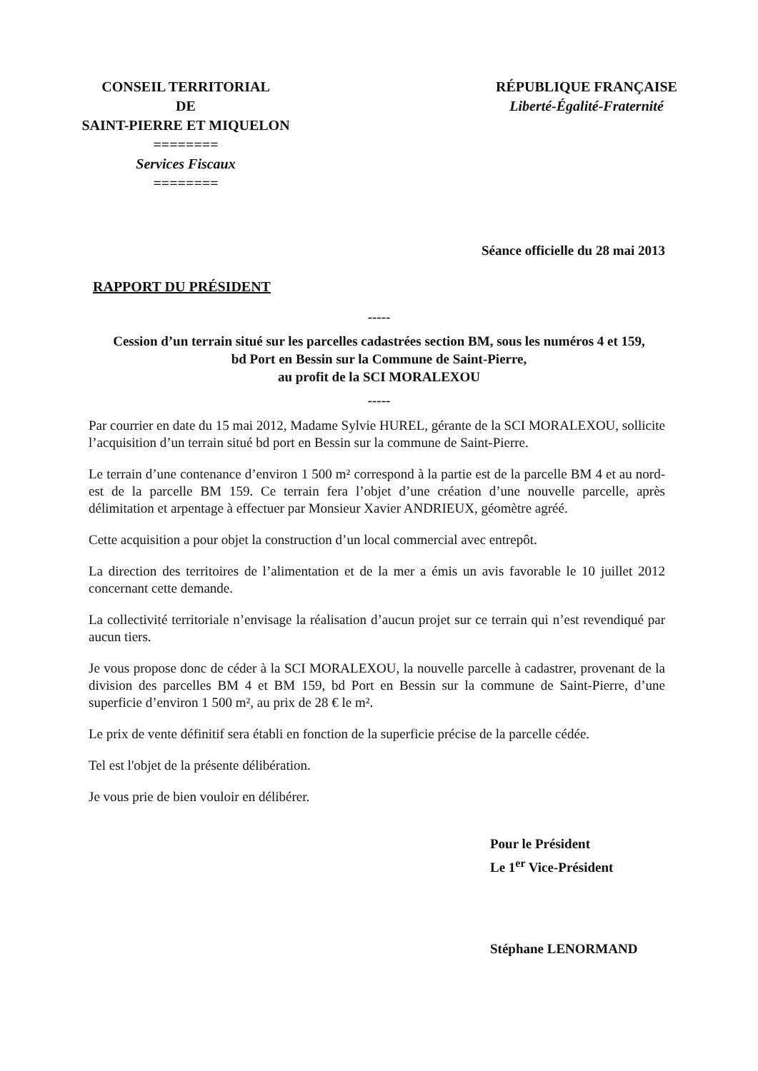CONSEIL TERRITORIAL
DE
SAINT-PIERRE ET MIQUELON
========
Services Fiscaux
========
RÉPUBLIQUE FRANÇAISE
Liberté-Égalité-Fraternité
Séance officielle du 28 mai 2013
RAPPORT DU PRÉSIDENT
-----
Cession d’un terrain situé sur les parcelles cadastrées section BM, sous les numéros 4 et 159,
bd Port en Bessin sur la Commune de Saint-Pierre,
au profit de la SCI MORALEXOU
-----
Par courrier en date du 15 mai 2012, Madame Sylvie HUREL, gérante de la SCI MORALEXOU, sollicite l’acquisition d’un terrain situé bd port en Bessin sur la commune de Saint-Pierre.
Le terrain d’une contenance d’environ 1 500 m² correspond à la partie est de la parcelle BM 4 et au nord-est de la parcelle BM 159. Ce terrain fera l’objet d’une création d’une nouvelle parcelle, après délimitation et arpentage à effectuer par Monsieur Xavier ANDRIEUX, géomètre agréé.
Cette acquisition a pour objet la construction d’un local commercial avec entrepôt.
La direction des territoires de l’alimentation et de la mer a émis un avis favorable le 10 juillet 2012 concernant cette demande.
La collectivité territoriale n’envisage la réalisation d’aucun projet sur ce terrain qui n’est revendiqué par aucun tiers.
Je vous propose donc de céder à la SCI MORALEXOU, la nouvelle parcelle à cadastrer, provenant de la division des parcelles BM 4 et BM 159, bd Port en Bessin sur la commune de Saint-Pierre, d’une superficie d’environ 1 500 m², au prix de 28 € le m².
Le prix de vente définitif sera établi en fonction de la superficie précise de la parcelle cédée.
Tel est l'objet de la présente délibération.
Je vous prie de bien vouloir en délibérer.
Pour le Président
Le 1<sup>er</sup> Vice-Président
Stéphane LENORMAND